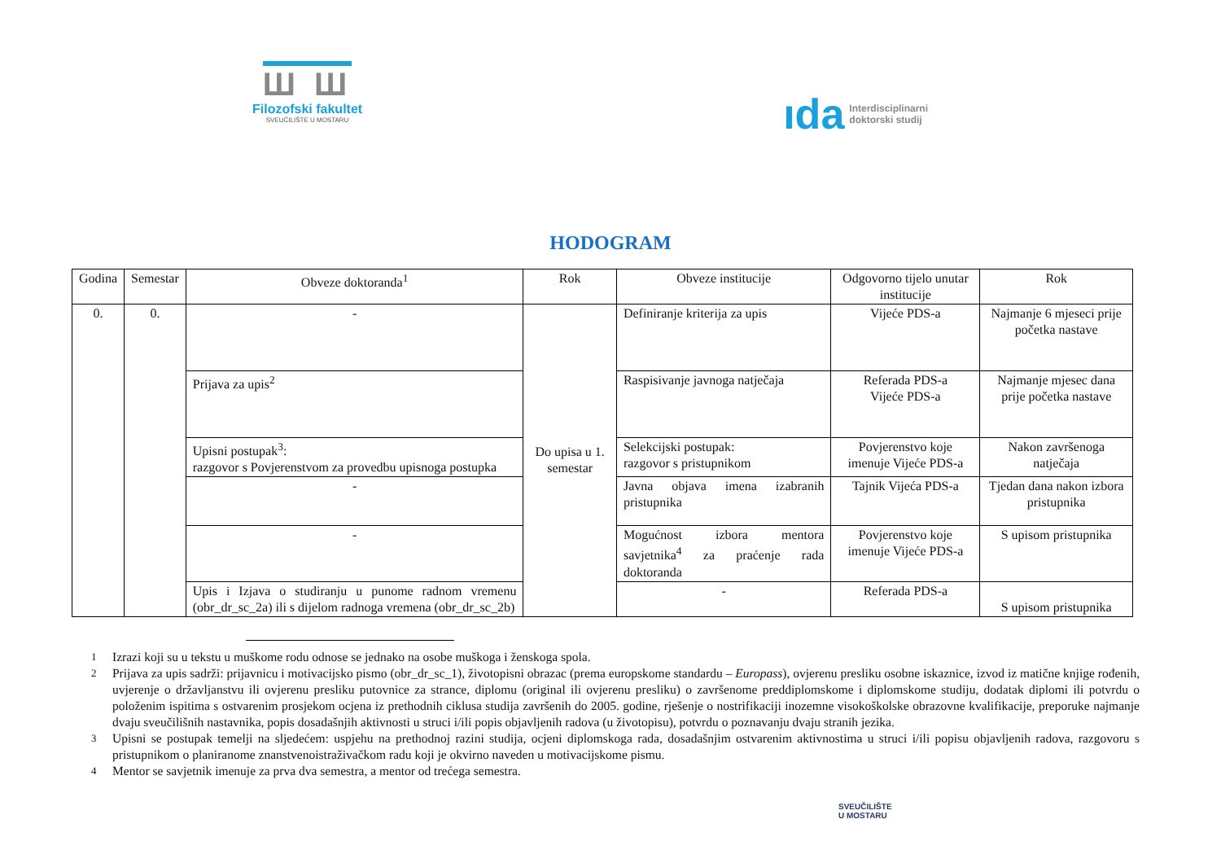Ш Ш
Filozofski fakultet
SVEUČILIŠTE U MOSTARU
ıda Interdisciplinarni
doktorski studij
HODOGRAM
| Godina | Semestar | Obveze doktoranda<sup>1</sup> | Rok | Obveze institucije | Odgovorno tijelo unutar institucije | Rok |
| --- | --- | --- | --- | --- | --- | --- |
| 0. | 0. | - | Do upisa u 1. semestar | Definiranje kriterija za upis | Vijeće PDS-a | Najmanje 6 mjeseci prije početka nastave |
| | | Prijava za upis<sup>2</sup> | | Raspisivanje javnoga natječaja | Referada PDS-a Vijeće PDS-a | Najmanje mjesec dana prije početka nastave |
| | | Upisni postupak<sup>3</sup>: razgovor s Povjerenstvom za provedbu upisnoga postupka | | Selekcijski postupak: razgovor s pristupnikom | Povjerenstvo koje imenuje Vijeće PDS-a | Nakon završenoga natječaja |
| | | - | | Javna objava imena izabranih pristupnika | Tajnik Vijeća PDS-a | Tjedan dana nakon izbora pristupnika |
| | | - | | Mogućnost izbora mentora savjetnika<sup>4</sup> za praćenje rada doktoranda | Povjerenstvo koje imenuje Vijeće PDS-a | S upisom pristupnika |
| | | Upis i Izjava o studiranju u punome radnom vremenu (obr_dr_sc_2a) ili s dijelom radnoga vremena (obr_dr_sc_2b) | | - | Referada PDS-a | S upisom pristupnika |
<sup>1</sup> Izrazi koji su u tekstu u muškome rodu odnose se jednako na osobe muškoga i ženskoga spola.
<sup>2</sup> Prijava za upis sadrži: prijavnicu i motivacijsko pismo (obr_dr_sc_1), životopisni obrazac (prema europskome standardu – Europass), ovjerenu presliku osobne iskaznice, izvod iz matične knjige rođenih, uvjerenje o državljanstvu ili ovjerenu presliku putovnice za strance, diplomu (original ili ovjerenu presliku) o završenome preddiplomskome i diplomskome studiju, dodatak diplomi ili potvrdu o položenim ispitima s ostvarenim prosjekom ocjena iz prethodnih ciklusa studija završenih do 2005. godine, rješenje o nostrifikaciji inozemne visokoškolske obrazovne kvalifikacije, preporuke najmanje dvaju sveučilišnih nastavnika, popis dosadašnjih aktivnosti u struci i/ili popis objavljenih radova (u životopisu), potvrdu o poznavanju dvaju stranih jezika.
<sup>3</sup> Upisni se postupak temelji na sljedećem: uspjehu na prethodnoj razini studija, ocjeni diplomskoga rada, dosadašnjim ostvarenim aktivnostima u struci i/ili popisu objavljenih radova, razgovoru s pristupnikom o planiranome znanstvenoistraživačkom radu koji je okvirno naveden u motivacijskome pismu.
<sup>4</sup> Mentor se savjetnik imenuje za prva dva semestra, a mentor od trećega semestra.
SVEUČILIŠTE
U MOSTARU